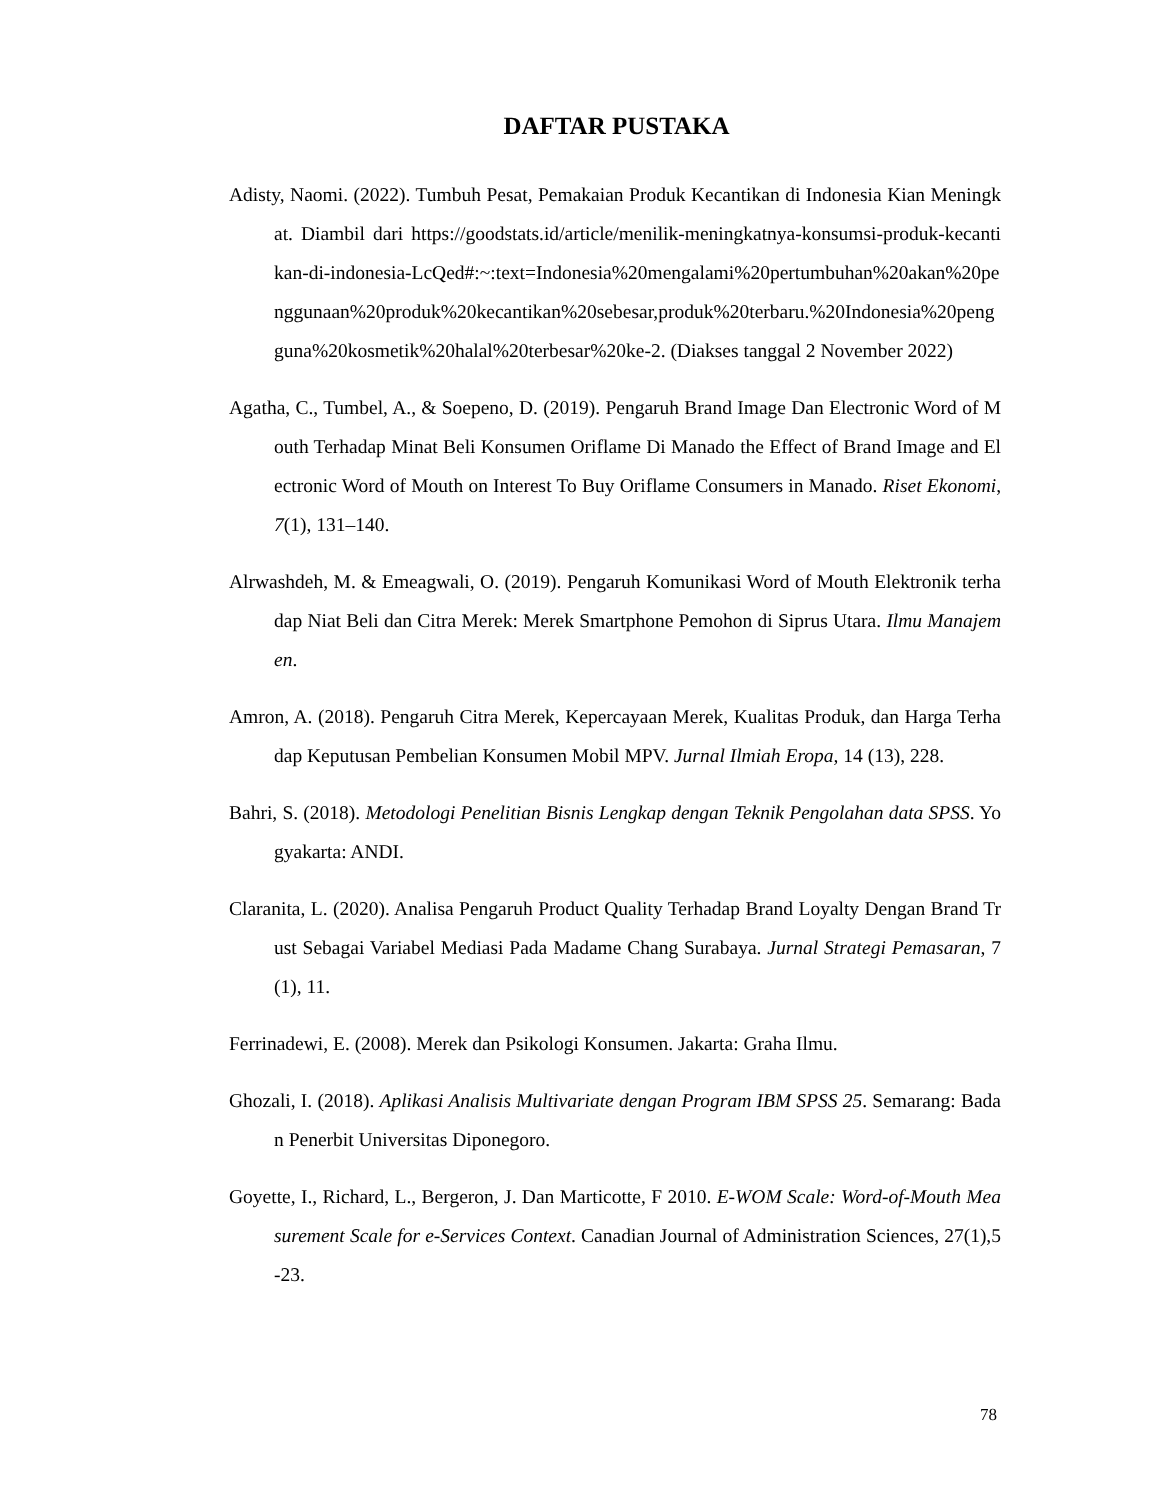DAFTAR PUSTAKA
Adisty, Naomi. (2022). Tumbuh Pesat, Pemakaian Produk Kecantikan di Indonesia Kian Meningkat. Diambil dari https://goodstats.id/article/menilik-meningkatnya-konsumsi-produk-kecantikan-di-indonesia-LcQed#:~:text=Indonesia%20mengalami%20pertumbuhan%20akan%20penggunaan%20produk%20kecantikan%20sebesar,produk%20terbaru.%20Indonesia%20pengguna%20kosmetik%20halal%20terbesar%20ke-2. (Diakses tanggal 2 November 2022)
Agatha, C., Tumbel, A., & Soepeno, D. (2019). Pengaruh Brand Image Dan Electronic Word of Mouth Terhadap Minat Beli Konsumen Oriflame Di Manado the Effect of Brand Image and Electronic Word of Mouth on Interest To Buy Oriflame Consumers in Manado. Riset Ekonomi, 7(1), 131–140.
Alrwashdeh, M. & Emeagwali, O. (2019). Pengaruh Komunikasi Word of Mouth Elektronik terhadap Niat Beli dan Citra Merek: Merek Smartphone Pemohon di Siprus Utara. Ilmu Manajemen.
Amron, A. (2018). Pengaruh Citra Merek, Kepercayaan Merek, Kualitas Produk, dan Harga Terhadap Keputusan Pembelian Konsumen Mobil MPV. Jurnal Ilmiah Eropa, 14 (13), 228.
Bahri, S. (2018). Metodologi Penelitian Bisnis Lengkap dengan Teknik Pengolahan data SPSS. Yogyakarta: ANDI.
Claranita, L. (2020). Analisa Pengaruh Product Quality Terhadap Brand Loyalty Dengan Brand Trust Sebagai Variabel Mediasi Pada Madame Chang Surabaya. Jurnal Strategi Pemasaran, 7(1), 11.
Ferrinadewi, E. (2008). Merek dan Psikologi Konsumen. Jakarta: Graha Ilmu.
Ghozali, I. (2018). Aplikasi Analisis Multivariate dengan Program IBM SPSS 25. Semarang: Badan Penerbit Universitas Diponegoro.
Goyette, I., Richard, L., Bergeron, J. Dan Marticotte, F 2010. E-WOM Scale: Word-of-Mouth Measurement Scale for e-Services Context. Canadian Journal of Administration Sciences, 27(1),5-23.
78